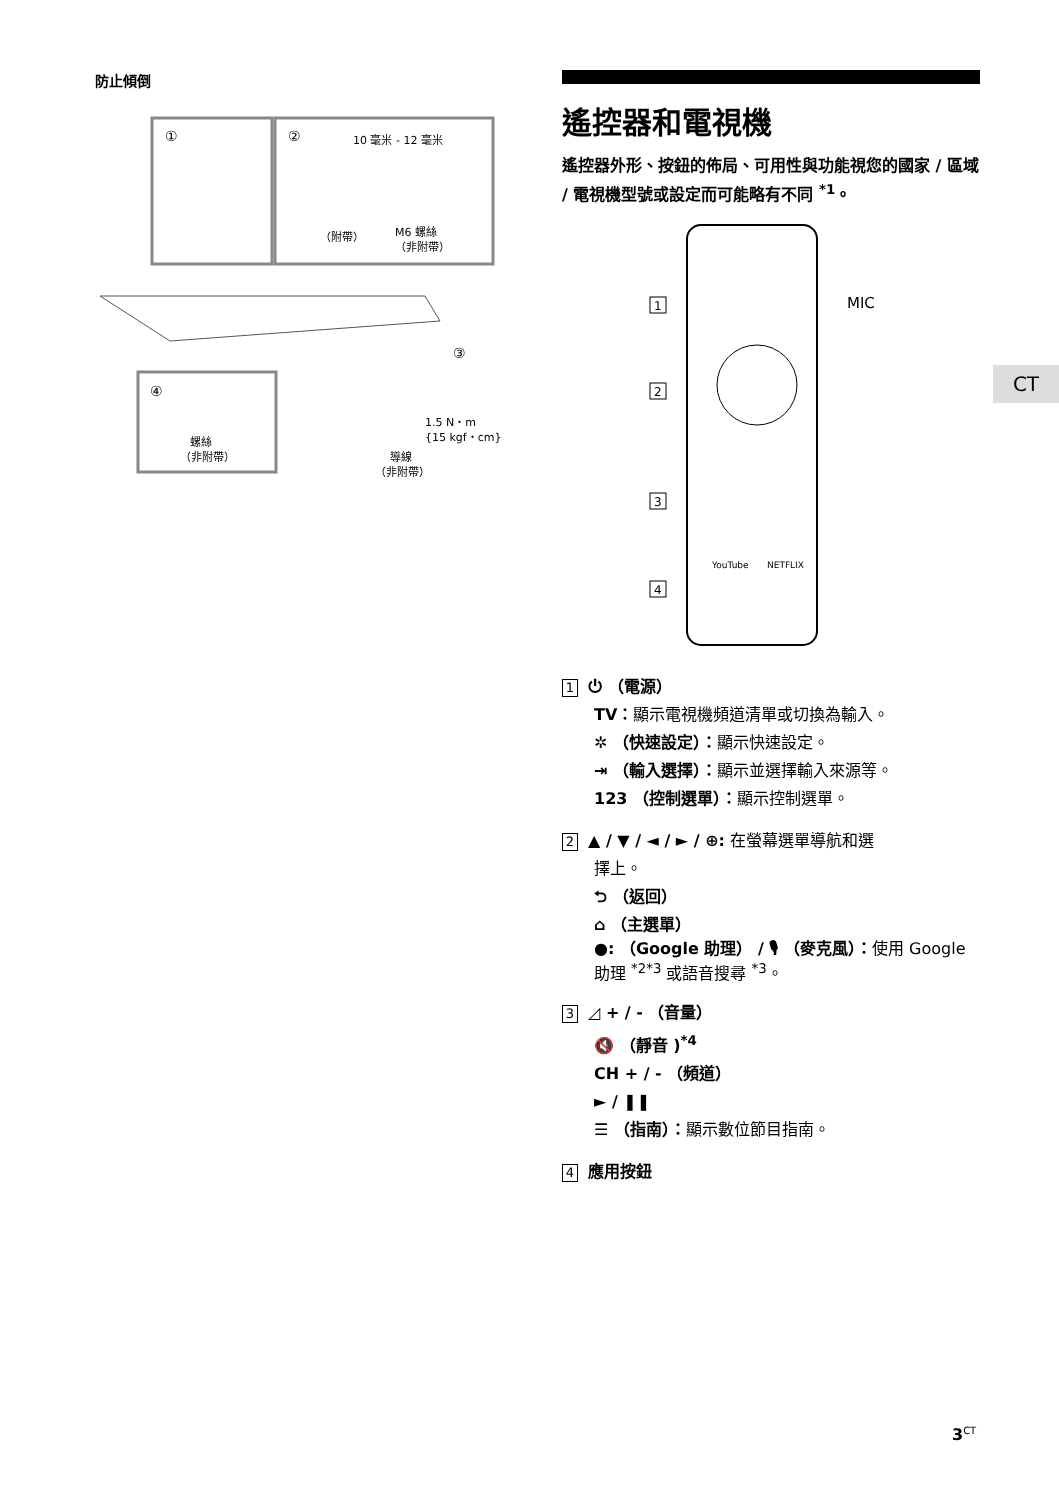防止傾倒
①
②
③
④
10 毫米 - 12 毫米
（附帶）
M6 螺絲
（非附帶）
1.5 N・m
{15 kgf・cm}
螺絲
（非附帶）
導線
（非附帶）
遙控器和電視機
遙控器外形、按鈕的佈局、可用性與功能視您的國家 / 區域 / 電視機型號或設定而可能略有不同 <sup>*1</sup>。
MIC
1
2
3
4
YouTube
NETFLIX
1 ⏻ （電源）
TV：顯示電視機頻道清單或切換為輸入。
✲ （快速設定）：顯示快速設定。
⇥ （輸入選擇）：顯示並選擇輸入來源等。
123 （控制選單）：顯示控制選單。
2 ▲ / ▼ / ◄ / ► / ⊕: 在螢幕選單導航和選
擇上。
⮌ （返回）
⌂ （主選單）
●: （Google 助理） / 🎙 （麥克風）：使用 Google 助理 <sup>*2*3</sup> 或語音搜尋 <sup>*3</sup>。
3 ◿ + / - （音量）
🔇 （靜音 )<sup>*4</sup>
CH + / - （頻道）
► / ❚❚
☰ （指南）：顯示數位節目指南。
4 應用按鈕
CT
3<sup>CT</sup>